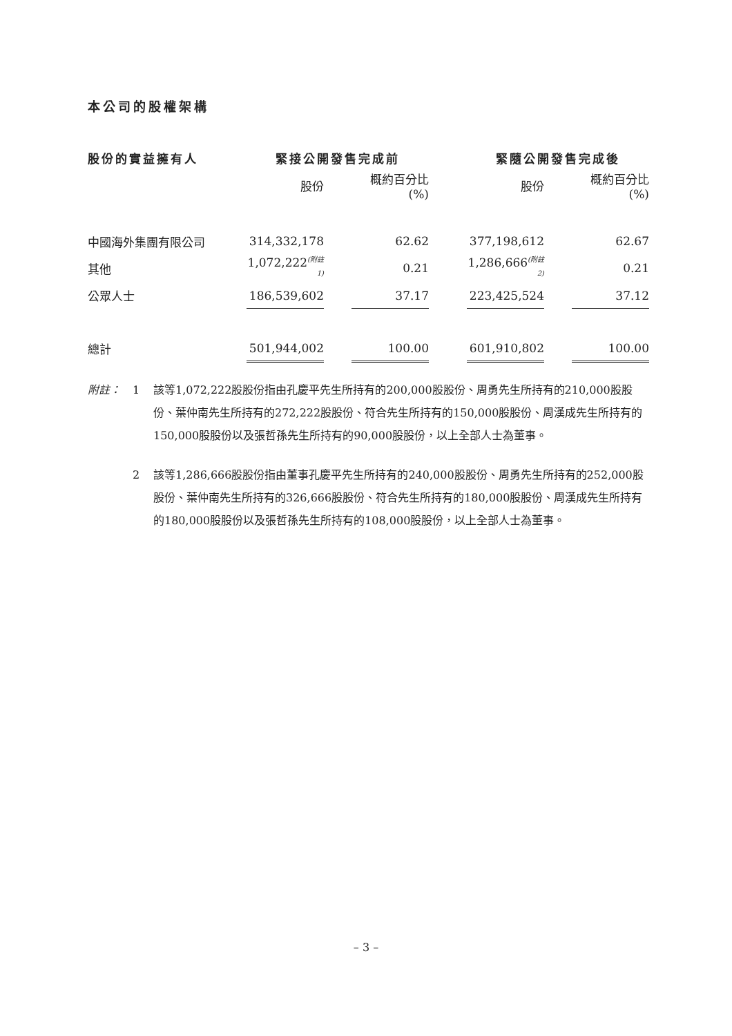本公司的股權架構
| 股份的實益擁有人 | 緊接公開發售完成前 | | | | 緊隨公開發售完成後 | | |
| --- | --- | --- | --- | --- | --- | --- | --- |
| | 股份 | | 概約百分比(%) | | 股份 | | 概約百分比(%) |
| 中國海外集團有限公司 | 314,332,178 | | 62.62 | | 377,198,612 | | 62.67 |
| 其他 | 1,072,222<sup>(附註1)</sup> | | 0.21 | | 1,286,666<sup>(附註2)</sup> | | 0.21 |
| 公眾人士 | 186,539,602 | | 37.17 | | 223,425,524 | | 37.12 |
| 總計 | 501,944,002 | | 100.00 | | 601,910,802 | | 100.00 |
附註： 1 該等1,072,222股股份指由孔慶平先生所持有的200,000股股份、周勇先生所持有的210,000股股份、葉仲南先生所持有的272,222股股份、符合先生所持有的150,000股股份、周漢成先生所持有的150,000股股份以及張哲孫先生所持有的90,000股股份，以上全部人士為董事。
2 該等1,286,666股股份指由董事孔慶平先生所持有的240,000股股份、周勇先生所持有的252,000股股份、葉仲南先生所持有的326,666股股份、符合先生所持有的180,000股股份、周漢成先生所持有的180,000股股份以及張哲孫先生所持有的108,000股股份，以上全部人士為董事。
– 3 –